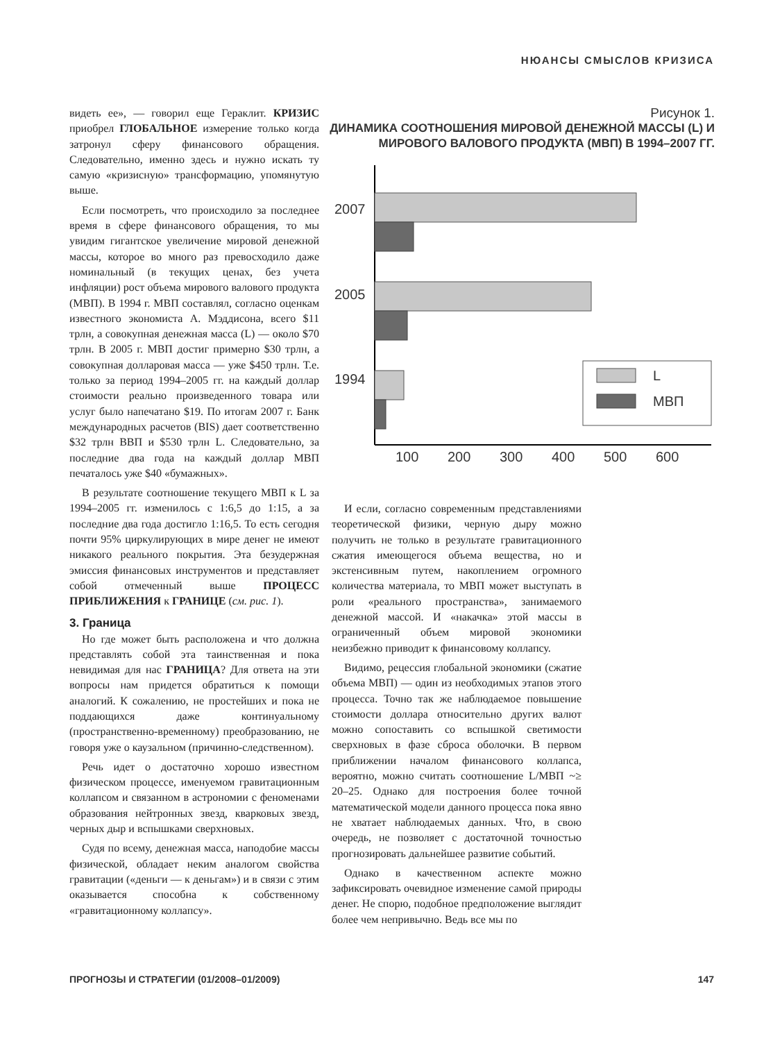НЮАНСЫ СМЫСЛОВ КРИЗИСА
видеть ее», — говорил еще Гераклит. КРИЗИС приобрел ГЛОБАЛЬНОЕ измерение только когда затронул сферу финансового обращения. Следовательно, именно здесь и нужно искать ту самую «кризисную» трансформацию, упомянутую выше.
Если посмотреть, что происходило за последнее время в сфере финансового обращения, то мы увидим гигантское увеличение мировой денежной массы, которое во много раз превосходило даже номинальный (в текущих ценах, без учета инфляции) рост объема мирового валового продукта (МВП). В 1994 г. МВП составлял, согласно оценкам известного экономиста А. Мэддисона, всего $11 трлн, а совокупная денежная масса (L) — около $70 трлн. В 2005 г. МВП достиг примерно $30 трлн, а совокупная долларовая масса — уже $450 трлн. Т.е. только за период 1994–2005 гг. на каждый доллар стоимости реально произведенного товара или услуг было напечатано $19. По итогам 2007 г. Банк международных расчетов (BIS) дает соответственно $32 трлн ВВП и $530 трлн L. Следовательно, за последние два года на каждый доллар МВП печаталось уже $40 «бумажных».
В результате соотношение текущего МВП к L за 1994–2005 гг. изменилось с 1:6,5 до 1:15, а за последние два года достигло 1:16,5. То есть сегодня почти 95% циркулирующих в мире денег не имеют никакого реального покрытия. Эта безудержная эмиссия финансовых инструментов и представляет собой отмеченный выше ПРОЦЕСС ПРИБЛИЖЕНИЯ к ГРАНИЦЕ (см. рис. 1).
3. Граница
Но где может быть расположена и что должна представлять собой эта таинственная и пока невидимая для нас ГРАНИЦА? Для ответа на эти вопросы нам придется обратиться к помощи аналогий. К сожалению, не простейших и пока не поддающихся даже континуальному (пространственно-временному) преобразованию, не говоря уже о каузальном (причинно-следственном).
Речь идет о достаточно хорошо известном физическом процессе, именуемом гравитационным коллапсом и связанном в астрономии с феноменами образования нейтронных звезд, кварковых звезд, черных дыр и вспышками сверхновых.
Судя по всему, денежная масса, наподобие массы физической, обладает неким аналогом свойства гравитации («деньги — к деньгам») и в связи с этим оказывается способна к собственному «гравитационному коллапсу».
Рисунок 1.
ДИНАМИКА СООТНОШЕНИЯ МИРОВОЙ ДЕНЕЖНОЙ МАССЫ (L) И МИРОВОГО ВАЛОВОГО ПРОДУКТА (МВП) В 1994–2007 ГГ.
2007
2005
1994
L
МВП
100
200
300
400
500
600
И если, согласно современным представлениями теоретической физики, черную дыру можно получить не только в результате гравитационного сжатия имеющегося объема вещества, но и экстенсивным путем, накоплением огромного количества материала, то МВП может выступать в роли «реального пространства», занимаемого денежной массой. И «накачка» этой массы в ограниченный объем мировой экономики неизбежно приводит к финансовому коллапсу.
Видимо, рецессия глобальной экономики (сжатие объема МВП) — один из необходимых этапов этого процесса. Точно так же наблюдаемое повышение стоимости доллара относительно других валют можно сопоставить со вспышкой светимости сверхновых в фазе сброса оболочки. В первом приближении началом финансового коллапса, вероятно, можно считать соотношение L/МВП ~≥ 20–25. Однако для построения более точной математической модели данного процесса пока явно не хватает наблюдаемых данных. Что, в свою очередь, не позволяет с достаточной точностью прогнозировать дальнейшее развитие событий.
Однако в качественном аспекте можно зафиксировать очевидное изменение самой природы денег. Не спорю, подобное предположение выглядит более чем непривычно. Ведь все мы по
ПРОГНОЗЫ И СТРАТЕГИИ (01/2008–01/2009) 147